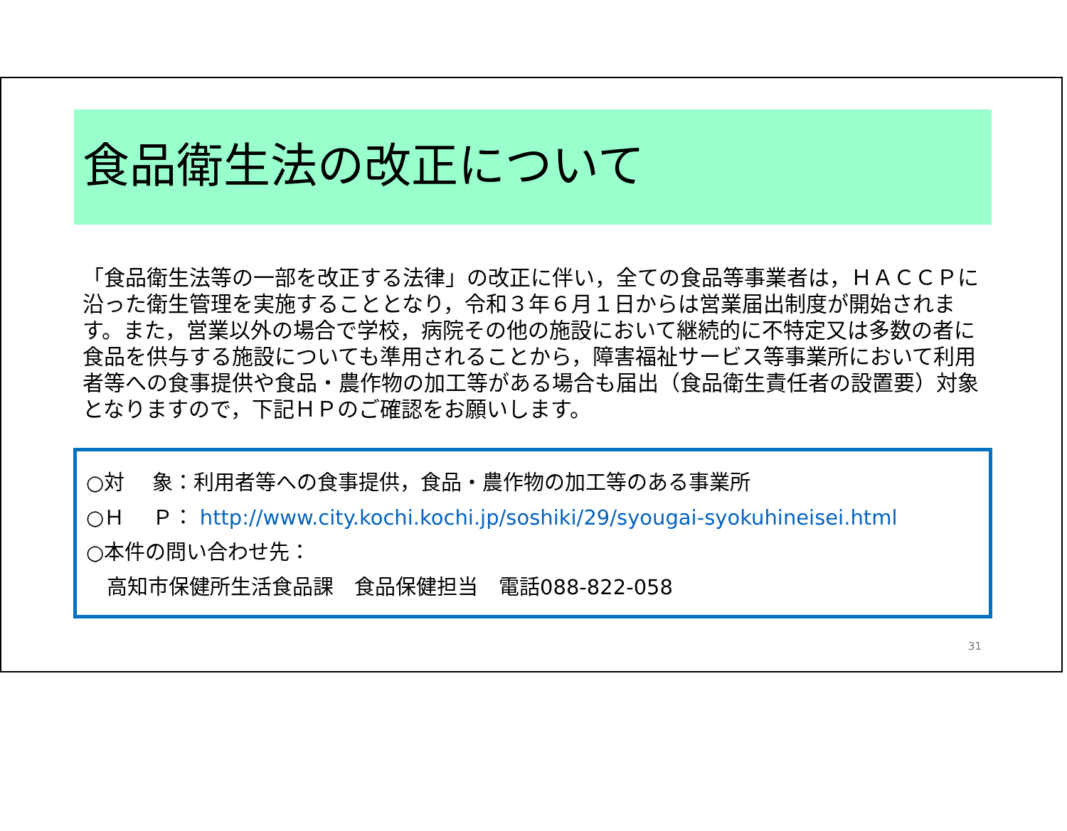食品衛生法の改正について
「食品衛生法等の一部を改正する法律」の改正に伴い，全ての食品等事業者は，ＨＡＣＣＰに沿った衛生管理を実施することとなり，令和３年６月１日からは営業届出制度が開始されます。また，営業以外の場合で学校，病院その他の施設において継続的に不特定又は多数の者に食品を供与する施設についても準用されることから，障害福祉サービス等事業所において利用者等への食事提供や食品・農作物の加工等がある場合も届出（食品衛生責任者の設置要）対象となりますので，下記ＨＰのご確認をお願いします。
○対　 象：利用者等への食事提供，食品・農作物の加工等のある事業所
○Ｈ　 Ｐ： http://www.city.kochi.kochi.jp/soshiki/29/syougai-syokuhineisei.html
○本件の問い合わせ先：
　高知市保健所生活食品課　食品保健担当　電話088-822-058
31